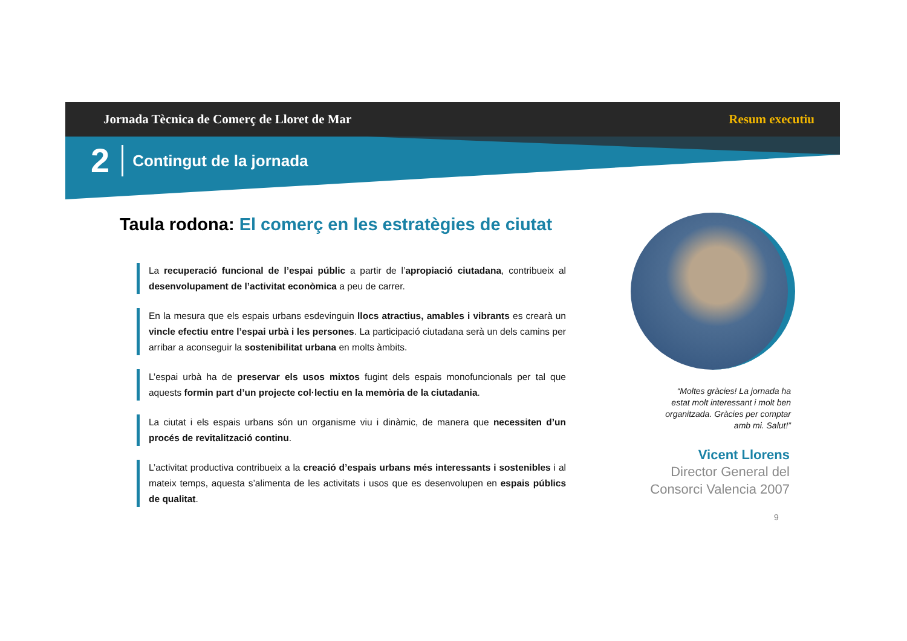Jornada Tècnica de Comerç de Lloret de Mar Resum executiu
2 Contingut de la jornada
Taula rodona: El comerç en les estratègies de ciutat
La recuperació funcional de l’espai públic a partir de l’apropiació ciutadana, contribueix al desenvolupament de l’activitat econòmica a peu de carrer.
En la mesura que els espais urbans esdevinguin llocs atractius, amables i vibrants es crearà un vincle efectiu entre l’espai urbà i les persones. La participació ciutadana serà un dels camins per arribar a aconseguir la sostenibilitat urbana en molts àmbits.
L’espai urbà ha de preservar els usos mixtos fugint dels espais monofuncionals per tal que aquests formin part d’un projecte col·lectiu en la memòria de la ciutadania.
La ciutat i els espais urbans són un organisme viu i dinàmic, de manera que necessiten d’un procés de revitalització continu.
L’activitat productiva contribueix a la creació d’espais urbans més interessants i sostenibles i al mateix temps, aquesta s’alimenta de les activitats i usos que es desenvolupen en espais públics de qualitat.
“Moltes gràcies! La jornada ha estat molt interessant i molt ben organitzada. Gràcies per comptar amb mi. Salut!”
Vicent Llorens
Director General del
Consorci Valencia 2007
9